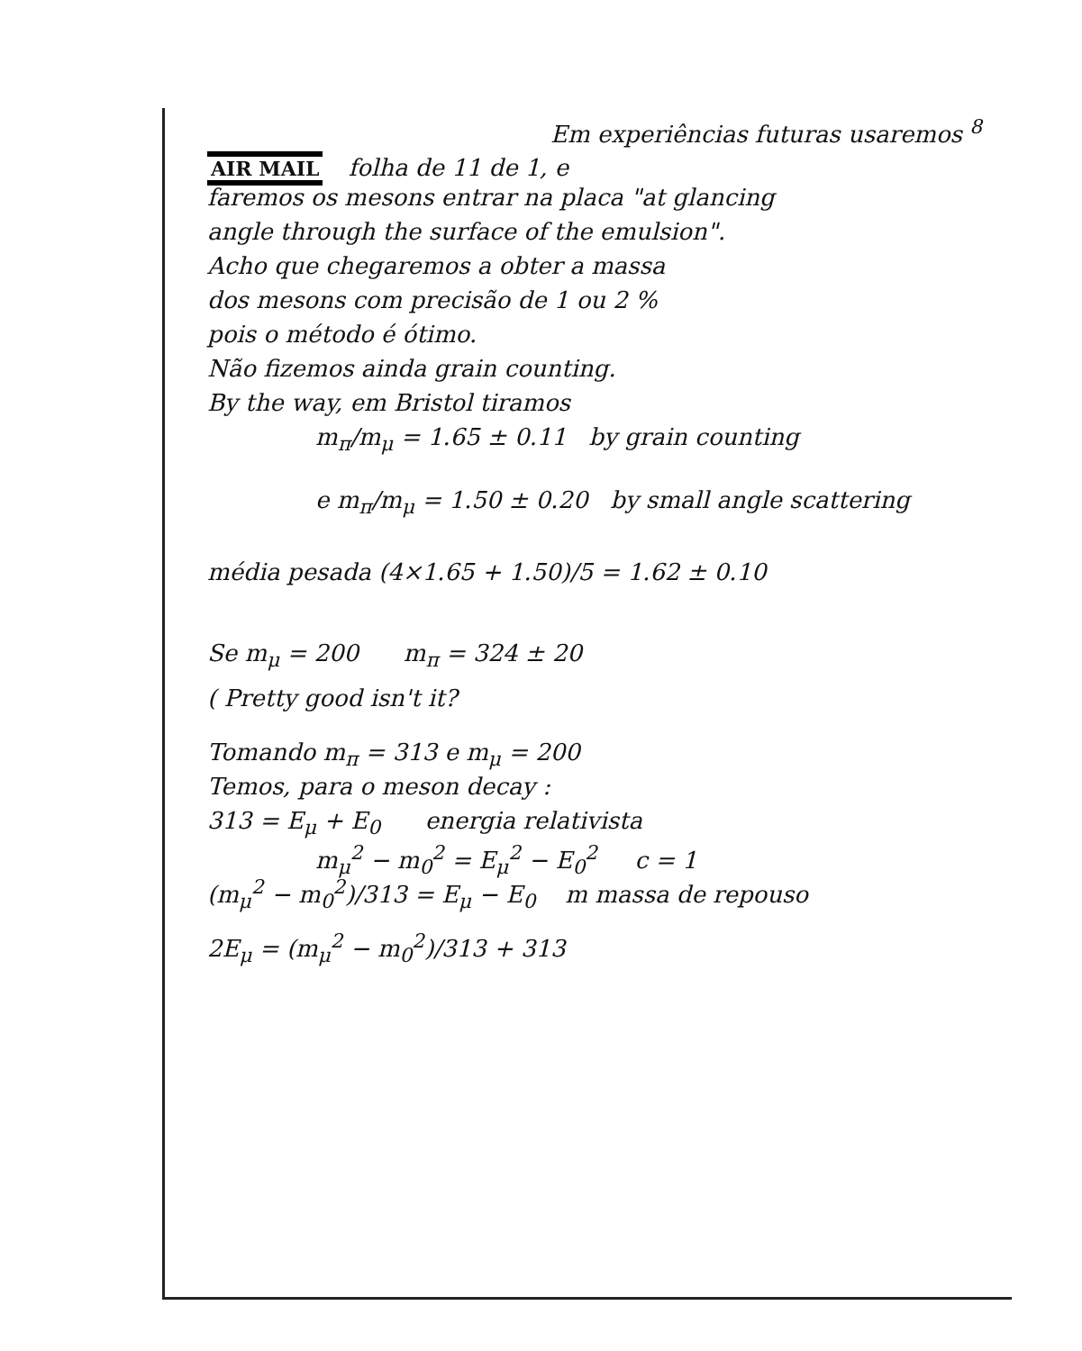Em experiências futuras usaremos <sup>8</sup>
AIR MAIL folha de 11 de 1, e
faremos os mesons entrar na placa "at glancing
angle through the surface of the emulsion".
Acho que chegaremos a obter a massa
dos mesons com precisão de 1 ou 2 %
pois o método é ótimo.
Não fizemos ainda grain counting.
By the way, em Bristol tiramos
m<sub>π</sub>/m<sub>μ</sub> = 1.65 ± 0.11 by grain counting
e m<sub>π</sub>/m<sub>μ</sub> = 1.50 ± 0.20 by small angle scattering
média pesada (4×1.65 + 1.50)/5 = 1.62 ± 0.10
Se m<sub>μ</sub> = 200 m<sub>π</sub> = 324 ± 20
( Pretty good isn't it?
Tomando m<sub>π</sub> = 313 e m<sub>μ</sub> = 200
Temos, para o meson decay :
313 = E<sub>μ</sub> + E<sub>0</sub> energia relativista
m<sub>μ</sub><sup>2</sup> − m<sub>0</sub><sup>2</sup> = E<sub>μ</sub><sup>2</sup> − E<sub>0</sub><sup>2</sup> c = 1
(m<sub>μ</sub><sup>2</sup> − m<sub>0</sub><sup>2</sup>)/313 = E<sub>μ</sub> − E<sub>0</sub> m massa de repouso
2E<sub>μ</sub> = (m<sub>μ</sub><sup>2</sup> − m<sub>0</sub><sup>2</sup>)/313 + 313